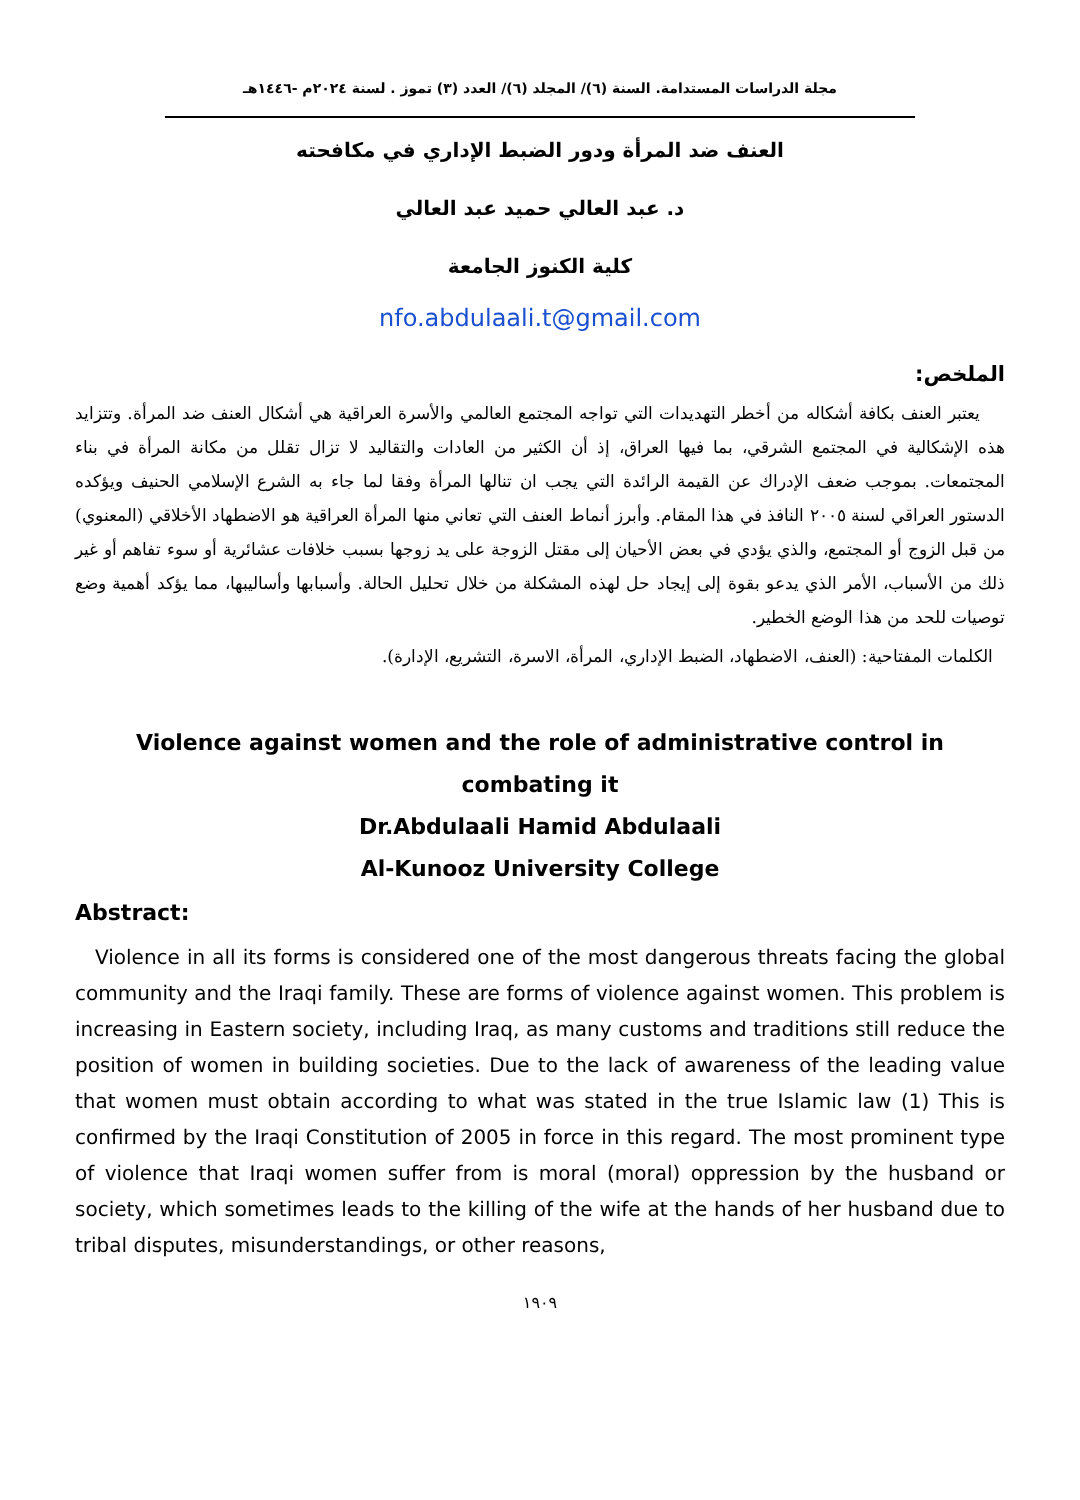مجلة الدراسات المستدامة. السنة (٦)/ المجلد (٦)/ العدد (٣) تموز . لسنة ٢٠٢٤م -١٤٤٦هـ
العنف ضد المرأة ودور الضبط الإداري في مكافحته
د. عبد العالي حميد عبد العالي
كلية الكنوز الجامعة
nfo.abdulaali.t@gmail.com
الملخص:
يعتبر العنف بكافة أشكاله من أخطر التهديدات التي تواجه المجتمع العالمي والأسرة العراقية هي أشكال العنف ضد المرأة. وتتزايد هذه الإشكالية في المجتمع الشرقي، بما فيها العراق، إذ أن الكثير من العادات والتقاليد لا تزال تقلل من مكانة المرأة في بناء المجتمعات. بموجب ضعف الإدراك عن القيمة الرائدة التي يجب ان تنالها المرأة وفقا لما جاء به الشرع الإسلامي الحنيف ويؤكده الدستور العراقي لسنة ٢٠٠٥ النافذ في هذا المقام. وأبرز أنماط العنف التي تعاني منها المرأة العراقية هو الاضطهاد الأخلاقي (المعنوي) من قبل الزوج أو المجتمع، والذي يؤدي في بعض الأحيان إلى مقتل الزوجة على يد زوجها بسبب خلافات عشائرية أو سوء تفاهم أو غير ذلك من الأسباب، الأمر الذي يدعو بقوة إلى إيجاد حل لهذه المشكلة من خلال تحليل الحالة. وأسبابها وأساليبها، مما يؤكد أهمية وضع توصيات للحد من هذا الوضع الخطير.
الكلمات المفتاحية: (العنف، الاضطهاد، الضبط الإداري، المرأة، الاسرة، التشريع، الإدارة).
Violence against women and the role of administrative control in
combating it
Dr.Abdulaali Hamid Abdulaali
Al-Kunooz University College
Abstract:
Violence in all its forms is considered one of the most dangerous threats facing the global community and the Iraqi family. These are forms of violence against women. This problem is increasing in Eastern society, including Iraq, as many customs and traditions still reduce the position of women in building societies. Due to the lack of awareness of the leading value that women must obtain according to what was stated in the true Islamic law (1) This is confirmed by the Iraqi Constitution of 2005 in force in this regard. The most prominent type of violence that Iraqi women suffer from is moral (moral) oppression by the husband or society, which sometimes leads to the killing of the wife at the hands of her husband due to tribal disputes, misunderstandings, or other reasons,
١٩٠٩